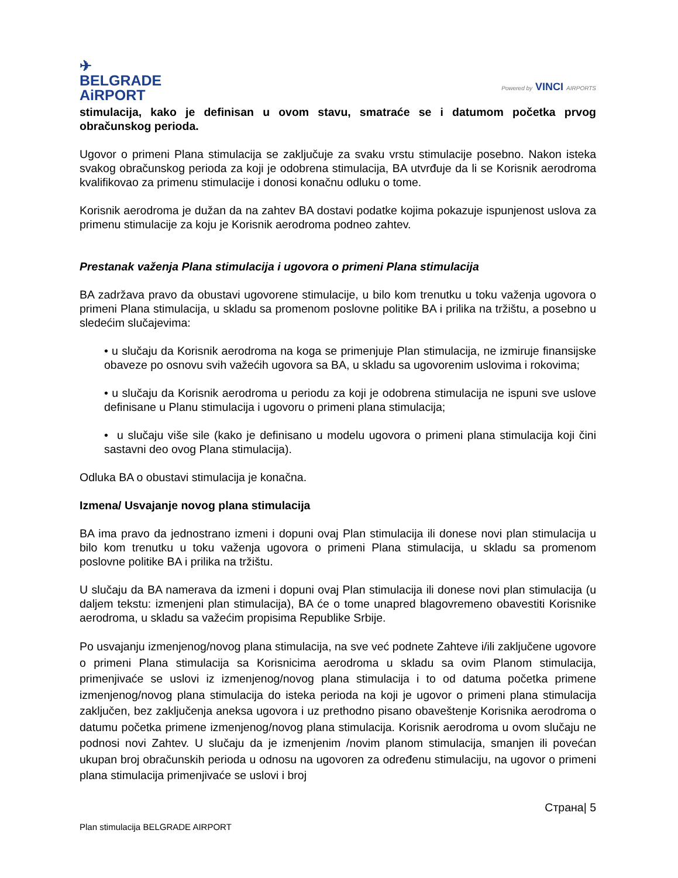✈
BELGRADE
AiRPORT
Powered by VINCI AIRPORTS
stimulacija, kako je definisan u ovom stavu, smatraće se i datumom početka prvog obračunskog perioda.
Ugovor o primeni Plana stimulacija se zaključuje za svaku vrstu stimulacije posebno. Nakon isteka svakog obračunskog perioda za koji je odobrena stimulacija, BA utvrđuje da li se Korisnik aerodroma kvalifikovao za primenu stimulacije i donosi konačnu odluku o tome.
Korisnik aerodroma je dužan da na zahtev BA dostavi podatke kojima pokazuje ispunjenost uslova za primenu stimulacije za koju je Korisnik aerodroma podneo zahtev.
Prestanak važenja Plana stimulacija i ugovora o primeni Plana stimulacija
BA zadržava pravo da obustavi ugovorene stimulacije, u bilo kom trenutku u toku važenja ugovora o primeni Plana stimulacija, u skladu sa promenom poslovne politike BA i prilika na tržištu, a posebno u sledećim slučajevima:
• u slučaju da Korisnik aerodroma na koga se primenjuje Plan stimulacija, ne izmiruje finansijske obaveze po osnovu svih važećih ugovora sa BA, u skladu sa ugovorenim uslovima i rokovima;
• u slučaju da Korisnik aerodroma u periodu za koji je odobrena stimulacija ne ispuni sve uslove definisane u Planu stimulacija i ugovoru o primeni plana stimulacija;
• u slučaju više sile (kako je definisano u modelu ugovora o primeni plana stimulacija koji čini sastavni deo ovog Plana stimulacija).
Odluka BA o obustavi stimulacija je konačna.
Izmena/ Usvajanje novog plana stimulacija
BA ima pravo da jednostrano izmeni i dopuni ovaj Plan stimulacija ili donese novi plan stimulacija u bilo kom trenutku u toku važenja ugovora o primeni Plana stimulacija, u skladu sa promenom poslovne politike BA i prilika na tržištu.
U slučaju da BA namerava da izmeni i dopuni ovaj Plan stimulacija ili donese novi plan stimulacija (u daljem tekstu: izmenjeni plan stimulacija), BA će o tome unapred blagovremeno obavestiti Korisnike aerodroma, u skladu sa važećim propisima Republike Srbije.
Po usvajanju izmenjenog/novog plana stimulacija, na sve već podnete Zahteve i/ili zaključene ugovore o primeni Plana stimulacija sa Korisnicima aerodroma u skladu sa ovim Planom stimulacija, primenjivaće se uslovi iz izmenjenog/novog plana stimulacija i to od datuma početka primene izmenjenog/novog plana stimulacija do isteka perioda na koji je ugovor o primeni plana stimulacija zaključen, bez zaključenja aneksa ugovora i uz prethodno pisano obaveštenje Korisnika aerodroma o datumu početka primene izmenjenog/novog plana stimulacija. Korisnik aerodroma u ovom slučaju ne podnosi novi Zahtev. U slučaju da je izmenjenim /novim planom stimulacija, smanjen ili povećan ukupan broj obračunskih perioda u odnosu na ugovoren za određenu stimulaciju, na ugovor o primeni plana stimulacija primenjivaće se uslovi i broj
Страна| 5
Plan stimulacija BELGRADE AIRPORT